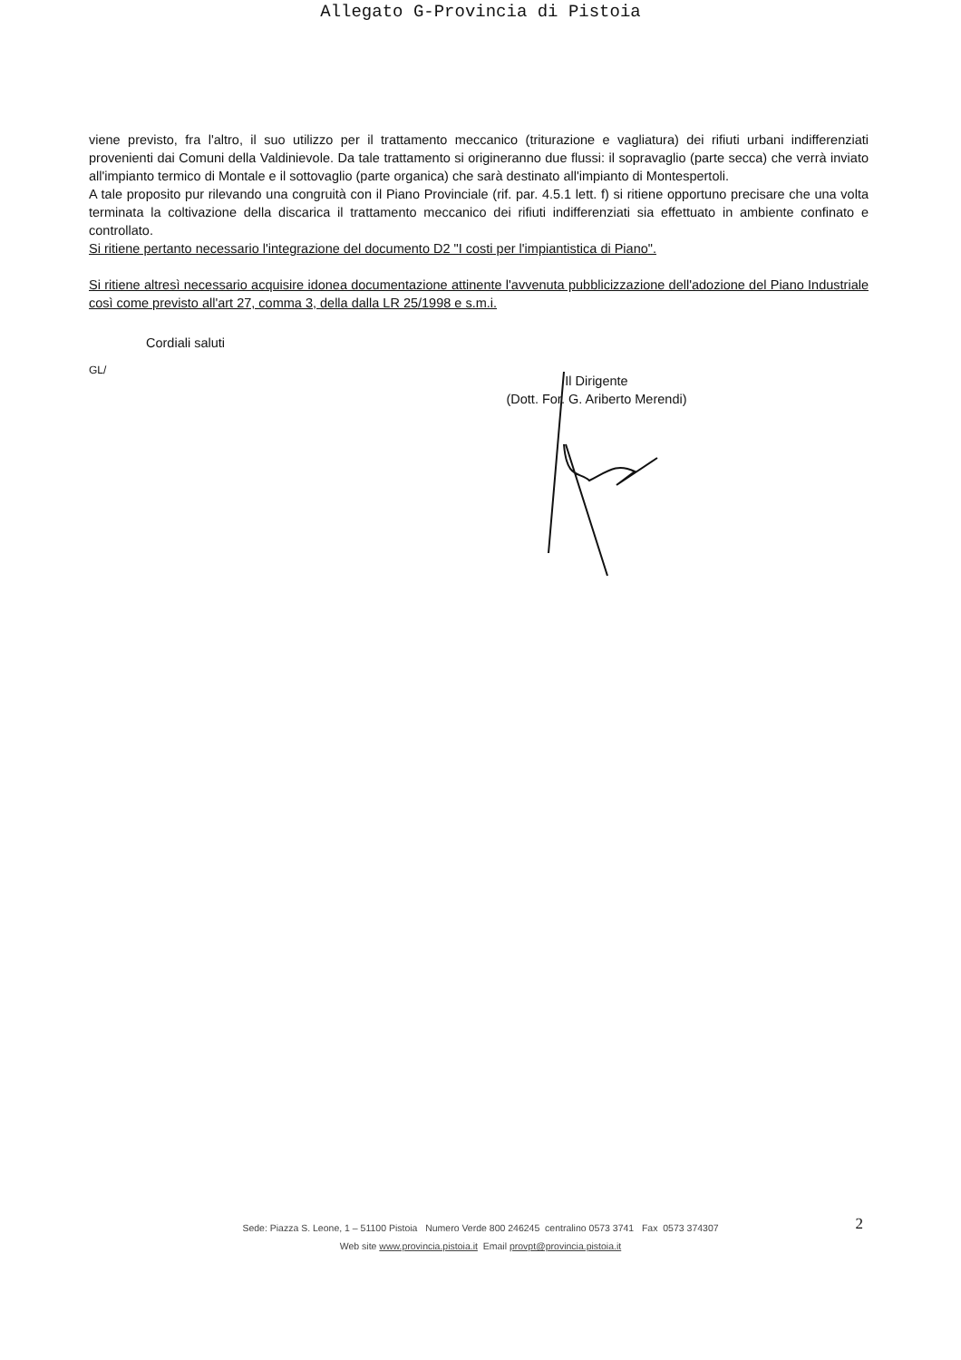Allegato G-Provincia di Pistoia
viene previsto, fra l'altro, il suo utilizzo per il trattamento meccanico (triturazione e vagliatura) dei rifiuti urbani indifferenziati provenienti dai Comuni della Valdinievole. Da tale trattamento si origineranno due flussi: il sopravaglio (parte secca) che verrà inviato all'impianto termico di Montale e il sottovaglio (parte organica) che sarà destinato all'impianto di Montespertoli.
A tale proposito pur rilevando una congruità con il Piano Provinciale (rif. par. 4.5.1 lett. f) si ritiene opportuno precisare che una volta terminata la coltivazione della discarica il trattamento meccanico dei rifiuti indifferenziati sia effettuato in ambiente confinato e controllato.
Si ritiene pertanto necessario l'integrazione del documento D2 "I costi per l'impiantistica di Piano".
Si ritiene altresì necessario acquisire idonea documentazione attinente l'avvenuta pubblicizzazione dell'adozione del Piano Industriale così come previsto all'art 27, comma 3, della dalla LR 25/1998 e s.m.i.
Cordiali saluti
GL/
Il Dirigente
(Dott. For. G. Ariberto Merendi)
Sede: Piazza S. Leone, 1 – 51100 Pistoia Numero Verde 800 246245 centralino 0573 3741 Fax 0573 374307
Web site www.provincia.pistoia.it Email provpt@provincia.pistoia.it
2